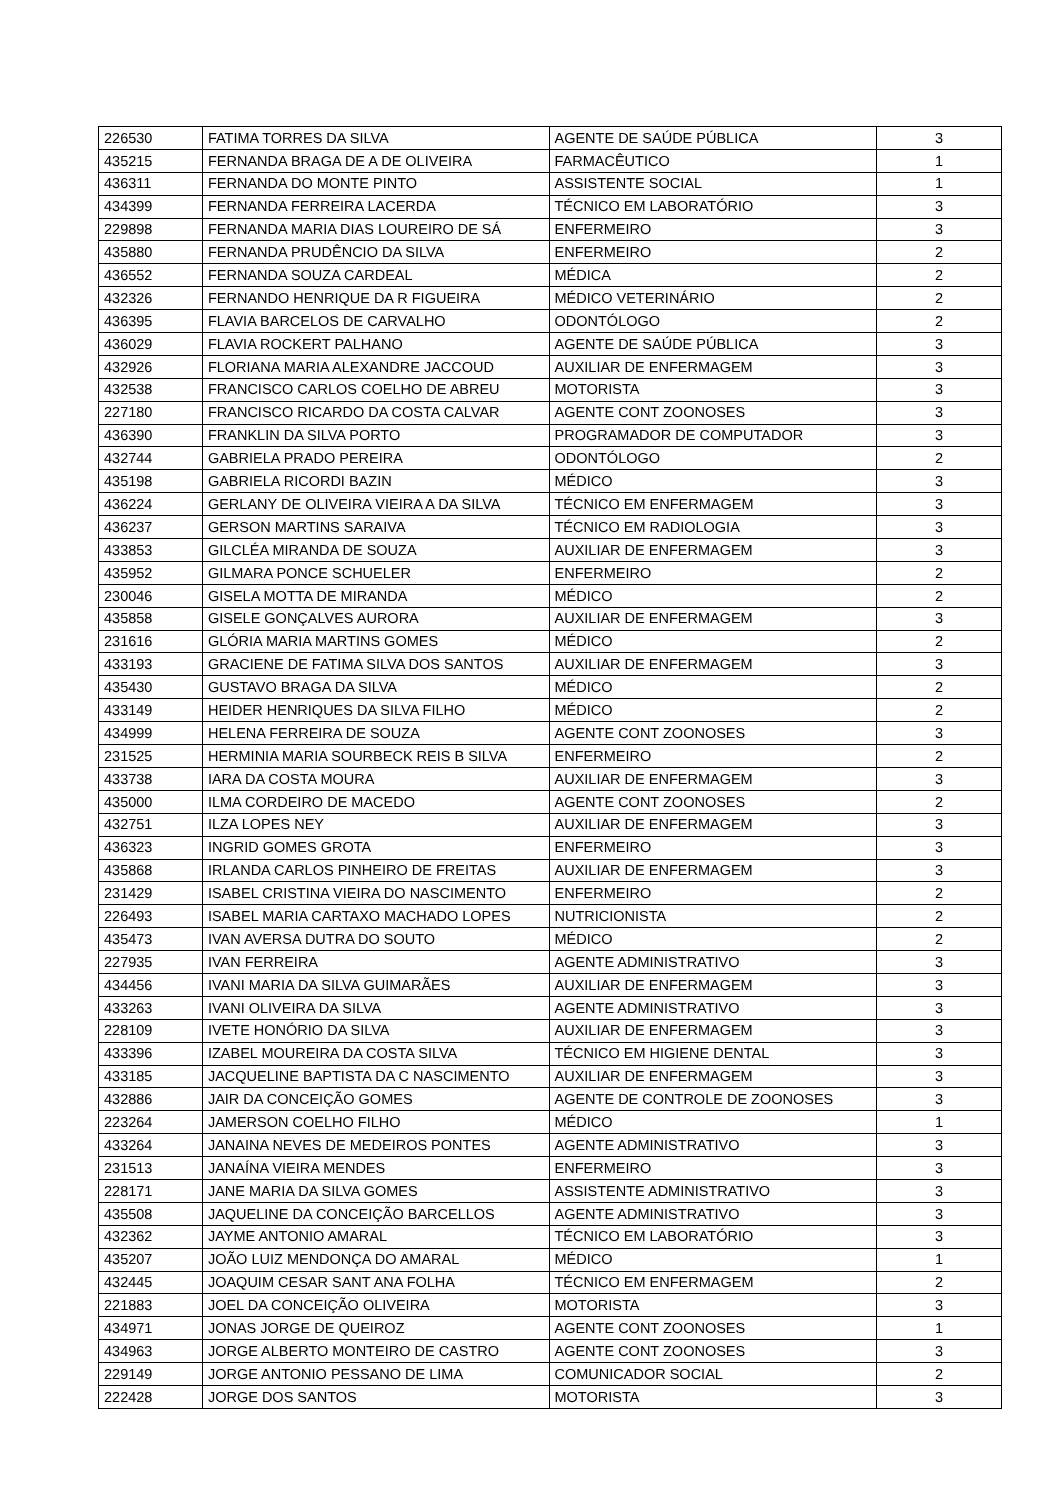| 226530 | FATIMA TORRES DA SILVA | AGENTE DE SAÚDE PÚBLICA | 3 |
| 435215 | FERNANDA BRAGA DE A DE OLIVEIRA | FARMACÊUTICO | 1 |
| 436311 | FERNANDA DO MONTE PINTO | ASSISTENTE SOCIAL | 1 |
| 434399 | FERNANDA FERREIRA LACERDA | TÉCNICO EM LABORATÓRIO | 3 |
| 229898 | FERNANDA MARIA DIAS LOUREIRO DE SÁ | ENFERMEIRO | 3 |
| 435880 | FERNANDA PRUDÊNCIO DA SILVA | ENFERMEIRO | 2 |
| 436552 | FERNANDA SOUZA CARDEAL | MÉDICA | 2 |
| 432326 | FERNANDO HENRIQUE DA R FIGUEIRA | MÉDICO VETERINÁRIO | 2 |
| 436395 | FLAVIA BARCELOS DE CARVALHO | ODONTÓLOGO | 2 |
| 436029 | FLAVIA ROCKERT PALHANO | AGENTE DE SAÚDE PÚBLICA | 3 |
| 432926 | FLORIANA MARIA ALEXANDRE JACCOUD | AUXILIAR DE ENFERMAGEM | 3 |
| 432538 | FRANCISCO CARLOS COELHO DE ABREU | MOTORISTA | 3 |
| 227180 | FRANCISCO RICARDO DA COSTA CALVAR | AGENTE CONT ZOONOSES | 3 |
| 436390 | FRANKLIN DA SILVA PORTO | PROGRAMADOR DE COMPUTADOR | 3 |
| 432744 | GABRIELA PRADO PEREIRA | ODONTÓLOGO | 2 |
| 435198 | GABRIELA RICORDI BAZIN | MÉDICO | 3 |
| 436224 | GERLANY DE OLIVEIRA VIEIRA A DA SILVA | TÉCNICO EM ENFERMAGEM | 3 |
| 436237 | GERSON MARTINS SARAIVA | TÉCNICO EM RADIOLOGIA | 3 |
| 433853 | GILCLÉA MIRANDA DE SOUZA | AUXILIAR DE ENFERMAGEM | 3 |
| 435952 | GILMARA PONCE SCHUELER | ENFERMEIRO | 2 |
| 230046 | GISELA MOTTA DE MIRANDA | MÉDICO | 2 |
| 435858 | GISELE GONÇALVES AURORA | AUXILIAR DE ENFERMAGEM | 3 |
| 231616 | GLÓRIA MARIA MARTINS GOMES | MÉDICO | 2 |
| 433193 | GRACIENE DE FATIMA SILVA DOS SANTOS | AUXILIAR DE ENFERMAGEM | 3 |
| 435430 | GUSTAVO BRAGA DA SILVA | MÉDICO | 2 |
| 433149 | HEIDER HENRIQUES DA SILVA FILHO | MÉDICO | 2 |
| 434999 | HELENA FERREIRA DE SOUZA | AGENTE CONT ZOONOSES | 3 |
| 231525 | HERMINIA MARIA SOURBECK REIS B SILVA | ENFERMEIRO | 2 |
| 433738 | IARA DA COSTA MOURA | AUXILIAR DE ENFERMAGEM | 3 |
| 435000 | ILMA CORDEIRO DE MACEDO | AGENTE CONT ZOONOSES | 2 |
| 432751 | ILZA LOPES NEY | AUXILIAR DE ENFERMAGEM | 3 |
| 436323 | INGRID GOMES GROTA | ENFERMEIRO | 3 |
| 435868 | IRLANDA CARLOS PINHEIRO DE FREITAS | AUXILIAR DE ENFERMAGEM | 3 |
| 231429 | ISABEL CRISTINA VIEIRA DO NASCIMENTO | ENFERMEIRO | 2 |
| 226493 | ISABEL MARIA CARTAXO MACHADO LOPES | NUTRICIONISTA | 2 |
| 435473 | IVAN AVERSA DUTRA DO SOUTO | MÉDICO | 2 |
| 227935 | IVAN FERREIRA | AGENTE ADMINISTRATIVO | 3 |
| 434456 | IVANI MARIA DA SILVA GUIMARÃES | AUXILIAR DE ENFERMAGEM | 3 |
| 433263 | IVANI OLIVEIRA DA SILVA | AGENTE ADMINISTRATIVO | 3 |
| 228109 | IVETE HONÓRIO DA SILVA | AUXILIAR DE ENFERMAGEM | 3 |
| 433396 | IZABEL MOUREIRA DA COSTA SILVA | TÉCNICO EM HIGIENE DENTAL | 3 |
| 433185 | JACQUELINE BAPTISTA DA C NASCIMENTO | AUXILIAR DE ENFERMAGEM | 3 |
| 432886 | JAIR DA CONCEIÇÃO GOMES | AGENTE DE CONTROLE DE ZOONOSES | 3 |
| 223264 | JAMERSON COELHO FILHO | MÉDICO | 1 |
| 433264 | JANAINA NEVES DE MEDEIROS PONTES | AGENTE ADMINISTRATIVO | 3 |
| 231513 | JANAÍNA VIEIRA MENDES | ENFERMEIRO | 3 |
| 228171 | JANE MARIA DA SILVA GOMES | ASSISTENTE ADMINISTRATIVO | 3 |
| 435508 | JAQUELINE DA CONCEIÇÃO BARCELLOS | AGENTE ADMINISTRATIVO | 3 |
| 432362 | JAYME ANTONIO AMARAL | TÉCNICO EM LABORATÓRIO | 3 |
| 435207 | JOÃO LUIZ MENDONÇA DO AMARAL | MÉDICO | 1 |
| 432445 | JOAQUIM CESAR SANT ANA FOLHA | TÉCNICO EM ENFERMAGEM | 2 |
| 221883 | JOEL DA CONCEIÇÃO OLIVEIRA | MOTORISTA | 3 |
| 434971 | JONAS JORGE DE QUEIROZ | AGENTE CONT ZOONOSES | 1 |
| 434963 | JORGE ALBERTO MONTEIRO DE CASTRO | AGENTE CONT ZOONOSES | 3 |
| 229149 | JORGE ANTONIO PESSANO DE LIMA | COMUNICADOR SOCIAL | 2 |
| 222428 | JORGE DOS SANTOS | MOTORISTA | 3 |